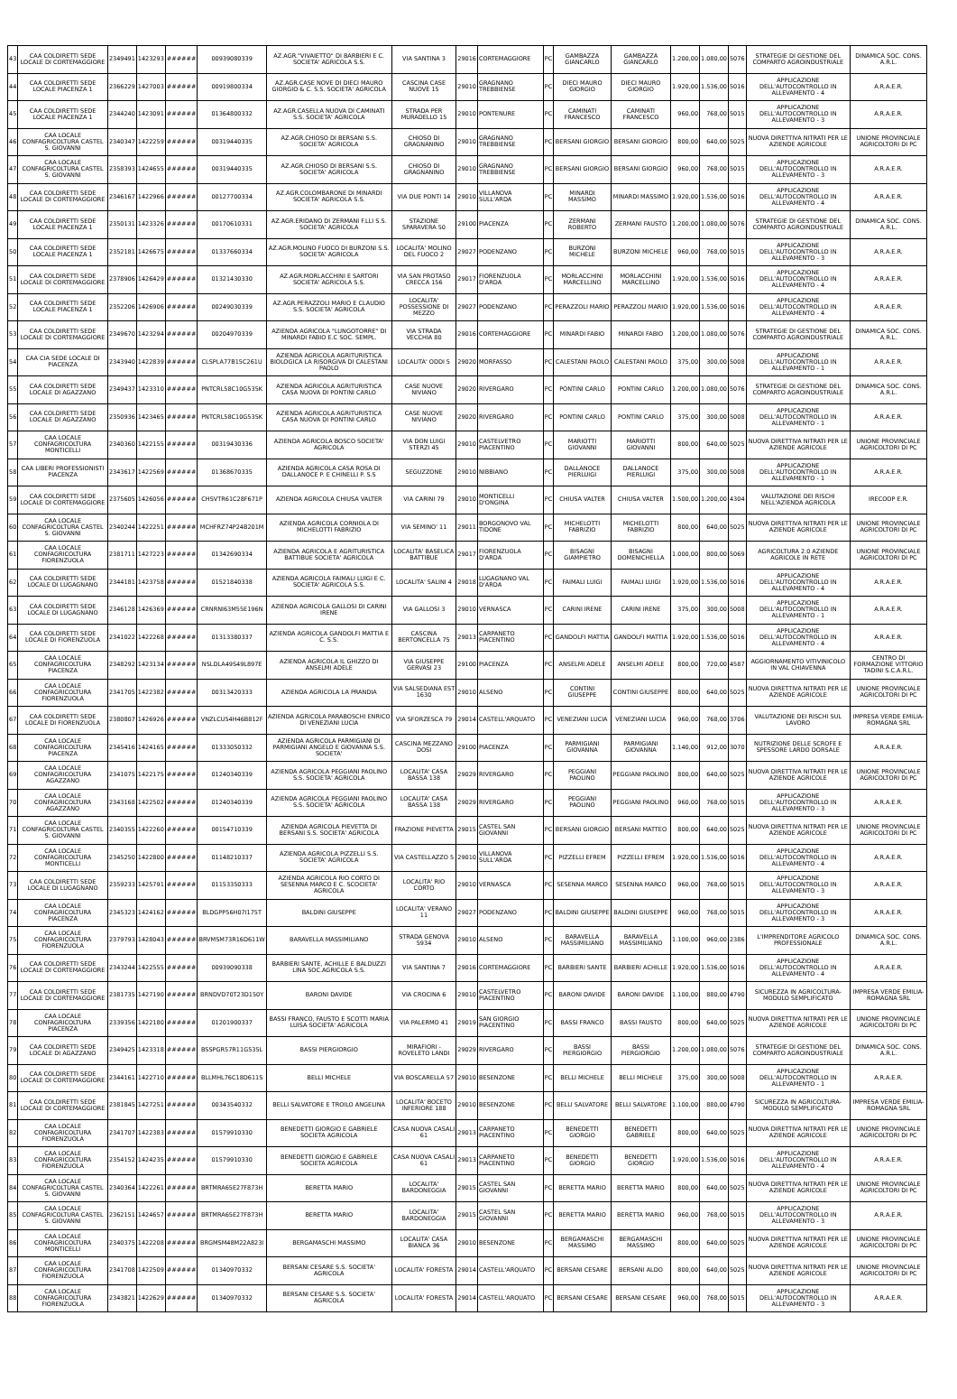| 43 | CAA COLDIRETTI SEDE LOCALE DI CORTEMAGGIORE | 2349491 | 1423293 | ###### | 00939080339 | AZ.AGR."VIVAIETTO" DI BARBIERI E C. SOCIETA' AGRICOLA S.S. | VIA SANTINA 3 | 29016 | CORTEMAGGIORE | PC | GAMBAZZA GIANCARLO | GAMBAZZA GIANCARLO | 1.200,00 | 1.080,00 | 5076 | STRATEGIE DI GESTIONE DEL COMPARTO AGROINDUSTRIALE | DINAMICA SOC. CONS. A.R.L. |
| 44 | CAA COLDIRETTI SEDE LOCALE PIACENZA 1 | 2366229 | 1427003 | ###### | 00919800334 | AZ.AGR.CASE NOVE DI DIECI MAURO GIORGIO & C. S.S. SOCIETA' AGRICOLA | CASCINA CASE NUOVE 15 | 29010 | GRAGNANO TREBBIENSE | PC | DIECI MAURO GIORGIO | DIECI MAURO GIORGIO | 1.920,00 | 1.536,00 | 5016 | APPLICAZIONE DELL'AUTOCONTROLLO IN ALLEVAMENTO - 4 | A.R.A.E.R. |
| 45 | CAA COLDIRETTI SEDE LOCALE PIACENZA 1 | 2344240 | 1423091 | ###### | 01364800332 | AZ.AGR.CASELLA NUOVA DI CAMINATI S.S. SOCIETA' AGRICOLA | STRADA PER MURADELLO 15 | 29010 | PONTENURE | PC | CAMINATI FRANCESCO | CAMINATI FRANCESCO | 960,00 | 768,00 | 5015 | APPLICAZIONE DELL'AUTOCONTROLLO IN ALLEVAMENTO - 3 | A.R.A.E.R. |
| 46 | CAA LOCALE CONFAGRICOLTURA CASTEL S. GIOVANNI | 2340347 | 1422259 | ###### | 00319440335 | AZ.AGR.CHIOSO DI BERSANI S.S. SOCIETA' AGRICOLA | CHIOSO DI GRAGNANINO | 29010 | GRAGNANO TREBBIENSE | PC | BERSANI GIORGIO | BERSANI GIORGIO | 800,00 | 640,00 | 5025 | NUOVA DIRETTIVA NITRATI PER LE AZIENDE AGRICOLE | UNIONE PROVINCIALE AGRICOLTORI DI PC |
| 47 | CAA LOCALE CONFAGRICOLTURA CASTEL S. GIOVANNI | 2358393 | 1424655 | ###### | 00319440335 | AZ.AGR.CHIOSO DI BERSANI S.S. SOCIETA' AGRICOLA | CHIOSO DI GRAGNANINO | 29010 | GRAGNANO TREBBIENSE | PC | BERSANI GIORGIO | BERSANI GIORGIO | 960,00 | 768,00 | 5015 | APPLICAZIONE DELL'AUTOCONTROLLO IN ALLEVAMENTO - 3 | A.R.A.E.R. |
| 48 | CAA COLDIRETTI SEDE LOCALE DI CORTEMAGGIORE | 2346167 | 1422966 | ###### | 00127700334 | AZ.AGR.COLOMBARONE DI MINARDI SOCIETA' AGRICOLA S.S. | VIA DUE PONTI 14 | 29010 | VILLANOVA SULL'ARDA | PC | MINARDI MASSIMO | MINARDI MASSIMO | 1.920,00 | 1.536,00 | 5016 | APPLICAZIONE DELL'AUTOCONTROLLO IN ALLEVAMENTO - 4 | A.R.A.E.R. |
| 49 | CAA COLDIRETTI SEDE LOCALE PIACENZA 1 | 2350131 | 1423326 | ###### | 00170610331 | AZ.AGR.ERIDANO DI ZERMANI F.LLI S.S. SOCIETA' AGRICOLA | STAZIONE SPARAVERA 50 | 29100 | PIACENZA | PC | ZERMANI ROBERTO | ZERMANI FAUSTO | 1.200,00 | 1.080,00 | 5076 | STRATEGIE DI GESTIONE DEL COMPARTO AGROINDUSTRIALE | DINAMICA SOC. CONS. A.R.L. |
| 50 | CAA COLDIRETTI SEDE LOCALE PIACENZA 1 | 2352181 | 1426675 | ###### | 01337660334 | AZ.AGR.MOLINO FUOCO DI BURZONI S.S. SOCIETA' AGRICOLA | LOCALITA' MOLINO DEL FUOCO 2 | 29027 | PODENZANO | PC | BURZONI MICHELE | BURZONI MICHELE | 960,00 | 768,00 | 5015 | APPLICAZIONE DELL'AUTOCONTROLLO IN ALLEVAMENTO - 3 | A.R.A.E.R. |
| 51 | CAA COLDIRETTI SEDE LOCALE DI CORTEMAGGIORE | 2378906 | 1426429 | ###### | 01321430330 | AZ.AGR.MORLACCHINI E SARTORI SOCIETA' AGRICOLA S.S. | VIA SAN PROTASO CRECCA 156 | 29017 | FIORENZUOLA D'ARDA | PC | MORLACCHINI MARCELLINO | MORLACCHINI MARCELLINO | 1.920,00 | 1.536,00 | 5016 | APPLICAZIONE DELL'AUTOCONTROLLO IN ALLEVAMENTO - 4 | A.R.A.E.R. |
| 52 | CAA COLDIRETTI SEDE LOCALE PIACENZA 1 | 2352206 | 1426906 | ###### | 00249030339 | AZ.AGR.PERAZZOLI MARIO E CLAUDIO S.S. SOCIETA' AGRICOLA | LOCALITA' POSSESSIONE DI MEZZO | 29027 | PODENZANO | PC | PERAZZOLI MARIO | PERAZZOLI MARIO | 1.920,00 | 1.536,00 | 5016 | APPLICAZIONE DELL'AUTOCONTROLLO IN ALLEVAMENTO - 4 | A.R.A.E.R. |
| 53 | CAA COLDIRETTI SEDE LOCALE DI CORTEMAGGIORE | 2349670 | 1423294 | ###### | 00204970339 | AZIENDA AGRICOLA "LUNGOTORRE" DI MINARDI FABIO E.C SOC. SEMPL. | VIA STRADA VECCHIA 80 | 29016 | CORTEMAGGIORE | PC | MINARDI FABIO | MINARDI FABIO | 1.200,00 | 1.080,00 | 5076 | STRATEGIE DI GESTIONE DEL COMPARTO AGROINDUSTRIALE | DINAMICA SOC. CONS. A.R.L. |
| 54 | CAA CIA SEDE LOCALE DI PIACENZA | 2343940 | 1422839 | ###### | CLSPLA77B15C261U | AZIENDA AGRICOLA AGRITURISTICA BIOLOGICA LA RISORGIVA DI CALESTANI PAOLO | LOCALITA' ODDI 5 | 29020 | MORFASSO | PC | CALESTANI PAOLO | CALESTANI PAOLO | 375,00 | 300,00 | 5008 | APPLICAZIONE DELL'AUTOCONTROLLO IN ALLEVAMENTO - 1 | A.R.A.E.R. |
| 55 | CAA COLDIRETTI SEDE LOCALE DI AGAZZANO | 2349437 | 1423310 | ###### | PNTCRL58C10G535K | AZIENDA AGRICOLA AGRITURISTICA CASA NUOVA DI PONTINI CARLO | CASE NUOVE NIVIANO | 29020 | RIVERGARO | PC | PONTINI CARLO | PONTINI CARLO | 1.200,00 | 1.080,00 | 5076 | STRATEGIE DI GESTIONE DEL COMPARTO AGROINDUSTRIALE | DINAMICA SOC. CONS. A.R.L. |
| 56 | CAA COLDIRETTI SEDE LOCALE DI AGAZZANO | 2350936 | 1423465 | ###### | PNTCRL58C10G535K | AZIENDA AGRICOLA AGRITURISTICA CASA NUOVA DI PONTINI CARLO | CASE NUOVE NIVIANO | 29020 | RIVERGARO | PC | PONTINI CARLO | PONTINI CARLO | 375,00 | 300,00 | 5008 | APPLICAZIONE DELL'AUTOCONTROLLO IN ALLEVAMENTO - 1 | A.R.A.E.R. |
| 57 | CAA LOCALE CONFAGRICOLTURA MONTICELLI | 2340360 | 1422155 | ###### | 00319430336 | AZIENDA AGRICOLA BOSCO SOCIETA' AGRICOLA | VIA DON LUIGI STERZI 45 | 29010 | CASTELVETRO PIACENTINO | PC | MARIOTTI GIOVANNI | MARIOTTI GIOVANNI | 800,00 | 640,00 | 5025 | NUOVA DIRETTIVA NITRATI PER LE AZIENDE AGRICOLE | UNIONE PROVINCIALE AGRICOLTORI DI PC |
| 58 | CAA LIBERI PROFESSIONISTI PIACENZA | 2343617 | 1422569 | ###### | 01368670335 | AZIENDA AGRICOLA CASA ROSA DI DALLANOCE P. E CHINELLI P. S.S | SEGUZZONE | 29010 | NIBBIANO | PC | DALLANOCE PIERLUIGI | DALLANOCE PIERLUIGI | 375,00 | 300,00 | 5008 | APPLICAZIONE DELL'AUTOCONTROLLO IN ALLEVAMENTO - 1 | A.R.A.E.R. |
| 59 | CAA COLDIRETTI SEDE LOCALE DI CORTEMAGGIORE | 2375605 | 1426056 | ###### | CHSVTR61C28F671P | AZIENDA AGRICOLA CHIUSA VALTER | VIA CARINI 79 | 29010 | MONTICELLI D'ONGINA | PC | CHIUSA VALTER | CHIUSA VALTER | 1.500,00 | 1.200,00 | 4304 | VALUTAZIONE DEI RISCHI NELL'AZIENDA AGRICOLA | IRECOOP E.R. |
| 60 | CAA LOCALE CONFAGRICOLTURA CASTEL S. GIOVANNI | 2340244 | 1422251 | ###### | MCHFRZ74P24B201M | AZIENDA AGRICOLA CORNIOLA DI MICHELOTTI FABRIZIO | VIA SEMINO' 11 | 29011 | BORGONOVO VAL TIDONE | PC | MICHELOTTI FABRIZIO | MICHELOTTI FABRIZIO | 800,00 | 640,00 | 5025 | NUOVA DIRETTIVA NITRATI PER LE AZIENDE AGRICOLE | UNIONE PROVINCIALE AGRICOLTORI DI PC |
| 61 | CAA LOCALE CONFAGRICOLTURA FIORENZUOLA | 2381711 | 1427223 | ###### | 01342690334 | AZIENDA AGRICOLA E AGRITURISTICA BATTIBUE SOCIETA' AGRICOLA | LOCALITA' BASELICA BATTIBUE | 29017 | FIORENZUOLA D'ARDA | PC | BISAGNI GIAMPIETRO | BISAGNI DOMENICHELLA | 1.000,00 | 800,00 | 5069 | AGRICOLTURA 2.0 AZIENDE AGRICOLE IN RETE | UNIONE PROVINCIALE AGRICOLTORI DI PC |
| 62 | CAA COLDIRETTI SEDE LOCALE DI LUGAGNANO | 2344181 | 1423758 | ###### | 01521840338 | AZIENDA AGRICOLA FAIMALI LUIGI E C. SOCIETA' AGRICOLA S.S. | LOCALITA' SALINI 4 | 29018 | LUGAGNANO VAL D'ARDA | PC | FAIMALI LUIGI | FAIMALI LUIGI | 1.920,00 | 1.536,00 | 5016 | APPLICAZIONE DELL'AUTOCONTROLLO IN ALLEVAMENTO - 4 | A.R.A.E.R. |
| 63 | CAA COLDIRETTI SEDE LOCALE DI LUGAGNANO | 2346128 | 1426369 | ###### | CRNRNI63M55E196N | AZIENDA AGRICOLA GALLOSI DI CARINI IRENE | VIA GALLOSI 3 | 29010 | VERNASCA | PC | CARINI IRENE | CARINI IRENE | 375,00 | 300,00 | 5008 | APPLICAZIONE DELL'AUTOCONTROLLO IN ALLEVAMENTO - 1 | A.R.A.E.R. |
| 64 | CAA COLDIRETTI SEDE LOCALE DI FIORENZUOLA | 2341022 | 1422268 | ###### | 01313380337 | AZIENDA AGRICOLA GANDOLFI MATTIA E C. S.S. | CASCINA BERTONCELLA 75 | 29013 | CARPANETO PIACENTINO | PC | GANDOLFI MATTIA | GANDOLFI MATTIA | 1.920,00 | 1.536,00 | 5016 | APPLICAZIONE DELL'AUTOCONTROLLO IN ALLEVAMENTO - 4 | A.R.A.E.R. |
| 65 | CAA LOCALE CONFAGRICOLTURA PIACENZA | 2348292 | 1423134 | ###### | NSLDLA49S49L897E | AZIENDA AGRICOLA IL GHIZZO DI ANSELMI ADELE | VIA GIUSEPPE GERVASI 23 | 29100 | PIACENZA | PC | ANSELMI ADELE | ANSELMI ADELE | 800,00 | 720,00 | 4587 | AGGIORNAMENTO VITIVINICOLO IN VAL CHIAVENNA | CENTRO DI FORMAZIONE VITTORIO TADINI S.C.A.R.L. |
| 66 | CAA LOCALE CONFAGRICOLTURA FIORENZUOLA | 2341705 | 1422382 | ###### | 00313420333 | AZIENDA AGRICOLA LA PRANDIA | VIA SALSEDIANA EST 1630 | 29010 | ALSENO | PC | CONTINI GIUSEPPE | CONTINI GIUSEPPE | 800,00 | 640,00 | 5025 | NUOVA DIRETTIVA NITRATI PER LE AZIENDE AGRICOLE | UNIONE PROVINCIALE AGRICOLTORI DI PC |
| 67 | CAA COLDIRETTI SEDE LOCALE DI FIORENZUOLA | 2380807 | 1426926 | ###### | VNZLCU54H46B812F | AZIENDA AGRICOLA PARABOSCHI ENRICO DI VENEZIANI LUCIA | VIA SFORZESCA 79 | 29014 | CASTELL'ARQUATO | PC | VENEZIANI LUCIA | VENEZIANI LUCIA | 960,00 | 768,00 | 3706 | VALUTAZIONE DEI RISCHI SUL LAVORO | IMPRESA VERDE EMILIA-ROMAGNA SRL |
| 68 | CAA LOCALE CONFAGRICOLTURA PIACENZA | 2345416 | 1424165 | ###### | 01333050332 | AZIENDA AGRICOLA PARMIGIANI DI PARMIGIANI ANGELO E GIOVANNA S.S. SOCIETA' | CASCINA MEZZANO DOSI | 29100 | PIACENZA | PC | PARMIGIANI GIOVANNA | PARMIGIANI GIOVANNA | 1.140,00 | 912,00 | 3070 | NUTRIZIONE DELLE SCROFE E SPESSORE LARDO DORSALE | A.R.A.E.R. |
| 69 | CAA LOCALE CONFAGRICOLTURA AGAZZANO | 2341075 | 1422175 | ###### | 01240340339 | AZIENDA AGRICOLA PEGGIANI PAOLINO S.S. SOCIETA' AGRICOLA | LOCALITA' CASA BASSA 138 | 29029 | RIVERGARO | PC | PEGGIANI PAOLINO | PEGGIANI PAOLINO | 800,00 | 640,00 | 5025 | NUOVA DIRETTIVA NITRATI PER LE AZIENDE AGRICOLE | UNIONE PROVINCIALE AGRICOLTORI DI PC |
| 70 | CAA LOCALE CONFAGRICOLTURA AGAZZANO | 2343168 | 1422502 | ###### | 01240340339 | AZIENDA AGRICOLA PEGGIANI PAOLINO S.S. SOCIETA' AGRICOLA | LOCALITA' CASA BASSA 138 | 29029 | RIVERGARO | PC | PEGGIANI PAOLINO | PEGGIANI PAOLINO | 960,00 | 768,00 | 5015 | APPLICAZIONE DELL'AUTOCONTROLLO IN ALLEVAMENTO - 3 | A.R.A.E.R. |
| 71 | CAA LOCALE CONFAGRICOLTURA CASTEL S. GIOVANNI | 2340355 | 1422260 | ###### | 00154710339 | AZIENDA AGRICOLA PIEVETTA DI BERSANI S.S. SOCIETA' AGRICOLA | FRAZIONE PIEVETTA | 29015 | CASTEL SAN GIOVANNI | PC | BERSANI GIORGIO | BERSANI MATTEO | 800,00 | 640,00 | 5025 | NUOVA DIRETTIVA NITRATI PER LE AZIENDE AGRICOLE | UNIONE PROVINCIALE AGRICOLTORI DI PC |
| 72 | CAA LOCALE CONFAGRICOLTURA MONTICELLI | 2345250 | 1422800 | ###### | 01148210337 | AZIENDA AGRICOLA PIZZELLI S.S. SOCIETA' AGRICOLA | VIA CASTELLAZZO 5 | 29010 | VILLANOVA SULL'ARDA | PC | PIZZELLI EFREM | PIZZELLI EFREM | 1.920,00 | 1.536,00 | 5016 | APPLICAZIONE DELL'AUTOCONTROLLO IN ALLEVAMENTO - 4 | A.R.A.E.R. |
| 73 | CAA COLDIRETTI SEDE LOCALE DI LUGAGNANO | 2359233 | 1425791 | ###### | 01153350333 | AZIENDA AGRICOLA RIO CORTO DI SESENNA MARCO E C. SCOCIETA' AGRICOLA | LOCALITA' RIO CORTO | 29010 | VERNASCA | PC | SESENNA MARCO | SESENNA MARCO | 960,00 | 768,00 | 5015 | APPLICAZIONE DELL'AUTOCONTROLLO IN ALLEVAMENTO - 3 | A.R.A.E.R. |
| 74 | CAA LOCALE CONFAGRICOLTURA PIACENZA | 2345323 | 1424162 | ###### | BLDGPP56H07I175T | BALDINI GIUSEPPE | LOCALITA' VERANO 11 | 29027 | PODENZANO | PC | BALDINI GIUSEPPE | BALDINI GIUSEPPE | 960,00 | 768,00 | 5015 | APPLICAZIONE DELL'AUTOCONTROLLO IN ALLEVAMENTO - 3 | A.R.A.E.R. |
| 75 | CAA LOCALE CONFAGRICOLTURA FIORENZUOLA | 2379793 | 1428043 | ###### | BRVMSM73R16D611W | BARAVELLA MASSIMILIANO | STRADA GENOVA 5934 | 29010 | ALSENO | PC | BARAVELLA MASSIMILIANO | BARAVELLA MASSIMILIANO | 1.100,00 | 960,00 | 2386 | L'IMPRENDITORE AGRICOLO PROFESSIONALE | DINAMICA SOC. CONS. A.R.L. |
| 76 | CAA COLDIRETTI SEDE LOCALE DI CORTEMAGGIORE | 2343244 | 1422555 | ###### | 00939090338 | BARBIERI SANTE, ACHILLE E BALDUZZI LINA SOC.AGRICOLA S.S. | VIA SANTINA 7 | 29016 | CORTEMAGGIORE | PC | BARBIERI SANTE | BARBIERI ACHILLE | 1.920,00 | 1.536,00 | 5016 | APPLICAZIONE DELL'AUTOCONTROLLO IN ALLEVAMENTO - 4 | A.R.A.E.R. |
| 77 | CAA COLDIRETTI SEDE LOCALE DI CORTEMAGGIORE | 2381735 | 1427190 | ###### | BRNDVD70T23D150Y | BARONI DAVIDE | VIA CROCINA 6 | 29010 | CASTELVETRO PIACENTINO | PC | BARONI DAVIDE | BARONI DAVIDE | 1.100,00 | 880,00 | 4790 | SICUREZZA IN AGRICOLTURA-MODULO SEMPLIFICATO | IMPRESA VERDE EMILIA-ROMAGNA SRL |
| 78 | CAA LOCALE CONFAGRICOLTURA PIACENZA | 2339356 | 1422180 | ###### | 01201900337 | BASSI FRANCO, FAUSTO E SCOTTI MARIA LUISA SOCIETA' AGRICOLA | VIA PALERMO 41 | 29019 | SAN GIORGIO PIACENTINO | PC | BASSI FRANCO | BASSI FAUSTO | 800,00 | 640,00 | 5025 | NUOVA DIRETTIVA NITRATI PER LE AZIENDE AGRICOLE | UNIONE PROVINCIALE AGRICOLTORI DI PC |
| 79 | CAA COLDIRETTI SEDE LOCALE DI AGAZZANO | 2349425 | 1423318 | ###### | BSSPGR57R11G535L | BASSI PIERGIORGIO | MIRAFIORI - ROVELETO LANDI | 29029 | RIVERGARO | PC | BASSI PIERGIORGIO | BASSI PIERGIORGIO | 1.200,00 | 1.080,00 | 5076 | STRATEGIE DI GESTIONE DEL COMPARTO AGROINDUSTRIALE | DINAMICA SOC. CONS. A.R.L. |
| 80 | CAA COLDIRETTI SEDE LOCALE DI CORTEMAGGIORE | 2344161 | 1422710 | ###### | BLLMHL76C18D611S | BELLI MICHELE | VIA BOSCARELLA 57 | 29010 | BESENZONE | PC | BELLI MICHELE | BELLI MICHELE | 375,00 | 300,00 | 5008 | APPLICAZIONE DELL'AUTOCONTROLLO IN ALLEVAMENTO - 1 | A.R.A.E.R. |
| 81 | CAA COLDIRETTI SEDE LOCALE DI CORTEMAGGIORE | 2381845 | 1427251 | ###### | 00343540332 | BELLI SALVATORE E TROILO ANGELINA | LOCALITA' BOCETO INFERIORE 188 | 29010 | BESENZONE | PC | BELLI SALVATORE | BELLI SALVATORE | 1.100,00 | 880,00 | 4790 | SICUREZZA IN AGRICOLTURA-MODULO SEMPLIFICATO | IMPRESA VERDE EMILIA-ROMAGNA SRL |
| 82 | CAA LOCALE CONFAGRICOLTURA FIORENZUOLA | 2341707 | 1422383 | ###### | 01579910330 | BENEDETTI GIORGIO E GABRIELE SOCIETA AGRICOLA | CASA NUOVA CASALI 61 | 29013 | CARPANETO PIACENTINO | PC | BENEDETTI GIORGIO | BENEDETTI GABRIELE | 800,00 | 640,00 | 5025 | NUOVA DIRETTIVA NITRATI PER LE AZIENDE AGRICOLE | UNIONE PROVINCIALE AGRICOLTORI DI PC |
| 83 | CAA LOCALE CONFAGRICOLTURA FIORENZUOLA | 2354152 | 1424235 | ###### | 01579910330 | BENEDETTI GIORGIO E GABRIELE SOCIETA AGRICOLA | CASA NUOVA CASALI 61 | 29013 | CARPANETO PIACENTINO | PC | BENEDETTI GIORGIO | BENEDETTI GIORGIO | 1.920,00 | 1.536,00 | 5016 | APPLICAZIONE DELL'AUTOCONTROLLO IN ALLEVAMENTO - 4 | A.R.A.E.R. |
| 84 | CAA LOCALE CONFAGRICOLTURA CASTEL S. GIOVANNI | 2340364 | 1422261 | ###### | BRTMRA65E27F873H | BERETTA MARIO | LOCALITA' BARDONEGGIA | 29015 | CASTEL SAN GIOVANNI | PC | BERETTA MARIO | BERETTA MARIO | 800,00 | 640,00 | 5025 | NUOVA DIRETTIVA NITRATI PER LE AZIENDE AGRICOLE | UNIONE PROVINCIALE AGRICOLTORI DI PC |
| 85 | CAA LOCALE CONFAGRICOLTURA CASTEL S. GIOVANNI | 2362151 | 1424657 | ###### | BRTMRA65E27F873H | BERETTA MARIO | LOCALITA' BARDONEGGIA | 29015 | CASTEL SAN GIOVANNI | PC | BERETTA MARIO | BERETTA MARIO | 960,00 | 768,00 | 5015 | APPLICAZIONE DELL'AUTOCONTROLLO IN ALLEVAMENTO - 3 | A.R.A.E.R. |
| 86 | CAA LOCALE CONFAGRICOLTURA MONTICELLI | 2340375 | 1422208 | ###### | BRGMSM48M22A823I | BERGAMASCHI MASSIMO | LOCALITA' CASA BIANCA 36 | 29010 | BESENZONE | PC | BERGAMASCHI MASSIMO | BERGAMASCHI MASSIMO | 800,00 | 640,00 | 5025 | NUOVA DIRETTIVA NITRATI PER LE AZIENDE AGRICOLE | UNIONE PROVINCIALE AGRICOLTORI DI PC |
| 87 | CAA LOCALE CONFAGRICOLTURA FIORENZUOLA | 2341708 | 1422509 | ###### | 01340970332 | BERSANI CESARE S.S. SOCIETA' AGRICOLA | LOCALITA' FORESTA | 29014 | CASTELL'ARQUATO | PC | BERSANI CESARE | BERSANI ALDO | 800,00 | 640,00 | 5025 | NUOVA DIRETTIVA NITRATI PER LE AZIENDE AGRICOLE | UNIONE PROVINCIALE AGRICOLTORI DI PC |
| 88 | CAA LOCALE CONFAGRICOLTURA FIORENZUOLA | 2343821 | 1422629 | ###### | 01340970332 | BERSANI CESARE S.S. SOCIETA' AGRICOLA | LOCALITA' FORESTA | 29014 | CASTELL'ARQUATO | PC | BERSANI CESARE | BERSANI CESARE | 960,00 | 768,00 | 5015 | APPLICAZIONE DELL'AUTOCONTROLLO IN ALLEVAMENTO - 3 | A.R.A.E.R. |